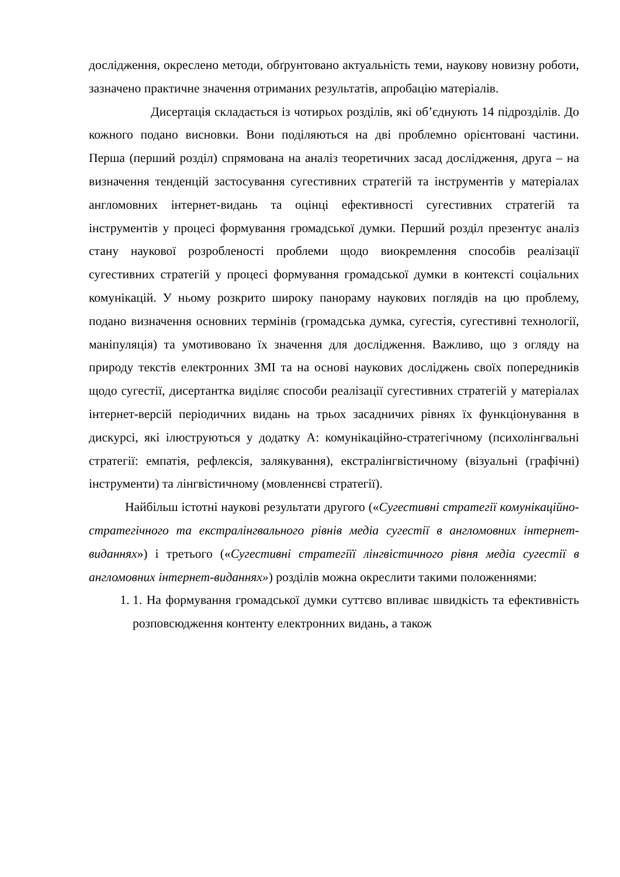дослідження, окреслено методи, обґрунтовано актуальність теми, наукову новизну роботи, зазначено практичне значення отриманих результатів, апробацію матеріалів.
Дисертація складається із чотирьох розділів, які об’єднують 14 підрозділів. До кожного подано висновки. Вони поділяються на дві проблемно орієнтовані частини. Перша (перший розділ) спрямована на аналіз теоретичних засад дослідження, друга – на визначення тенденцій застосування сугестивних стратегій та інструментів у матеріалах англомовних інтернет-видань та оцінці ефективності сугестивних стратегій та інструментів у процесі формування громадської думки. Перший розділ презентує аналіз стану наукової розробленості проблеми щодо виокремлення способів реалізації сугестивних стратегій у процесі формування громадської думки в контексті соціальних комунікацій. У ньому розкрито широку панораму наукових поглядів на цю проблему, подано визначення основних термінів (громадська думка, сугестія, сугестивні технології, маніпуляція) та умотивовано їх значення для дослідження. Важливо, що з огляду на природу текстів електронних ЗМІ та на основі наукових досліджень своїх попередників щодо сугестії, дисертантка виділяє способи реалізації сугестивних стратегій у матеріалах інтернет-версій періодичних видань на трьох засадничих рівнях їх функціонування в дискурсі, які ілюструються у додатку А: комунікаційно-стратегічному (психолінгвальні стратегії: емпатія, рефлексія, залякування), екстралінгвістичному (візуальні (графічні) інструменти) та лінгвістичному (мовленнєві стратегії).
Найбільш істотні наукові результати другого («Сугестивні стратегії комунікаційно-стратегічного та екстралінгвального рівнів медіа сугестії в англомовних інтернет-виданнях») і третього («Сугестивні стратегіїї лінгвістичного рівня медіа сугестії в англомовних інтернет-виданнях») розділів можна окреслити такими положеннями:
1. 1. На формування громадської думки суттєво впливає швидкість та ефективність розповсюдження контенту електронних видань, а також